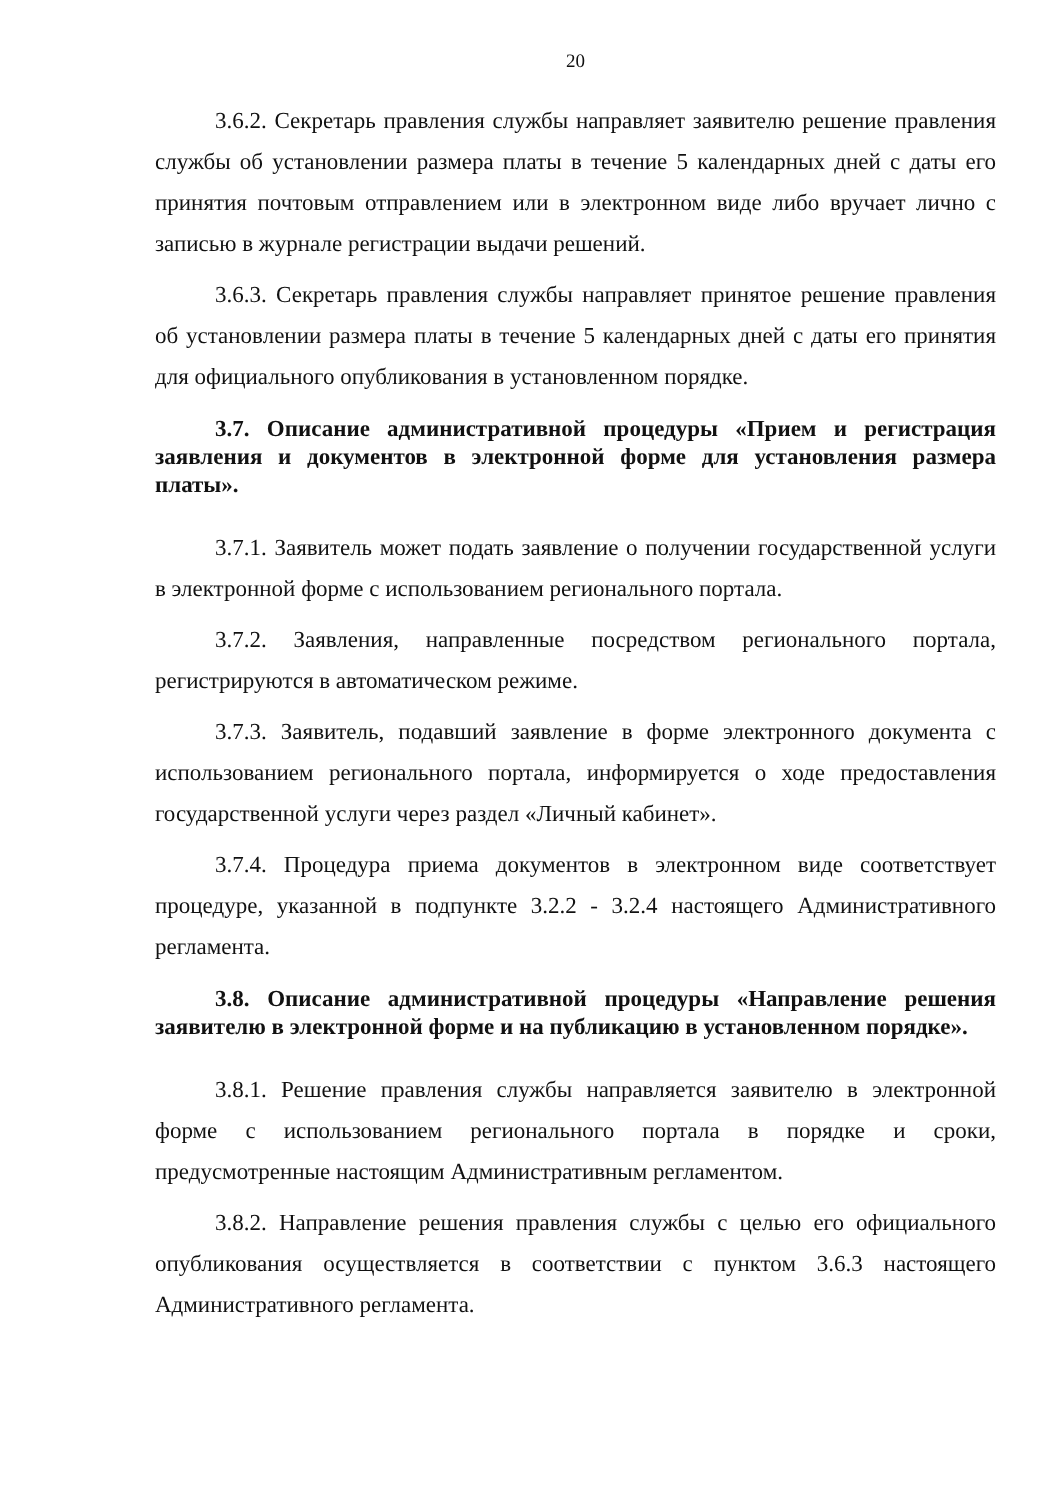20
3.6.2. Секретарь правления службы направляет заявителю решение правления службы об установлении размера платы в течение 5 календарных дней с даты его принятия почтовым отправлением или в электронном виде либо вручает лично с записью в журнале регистрации выдачи решений.
3.6.3. Секретарь правления службы направляет принятое решение правления об установлении размера платы в течение 5 календарных дней с даты его принятия для официального опубликования в установленном порядке.
3.7. Описание административной процедуры «Прием и регистрация заявления и документов в электронной форме для установления размера платы».
3.7.1. Заявитель может подать заявление о получении государственной услуги в электронной форме с использованием регионального портала.
3.7.2. Заявления, направленные посредством регионального портала, регистрируются в автоматическом режиме.
3.7.3. Заявитель, подавший заявление в форме электронного документа с использованием регионального портала, информируется о ходе предоставления государственной услуги через раздел «Личный кабинет».
3.7.4. Процедура приема документов в электронном виде соответствует процедуре, указанной в подпункте 3.2.2 - 3.2.4 настоящего Административного регламента.
3.8. Описание административной процедуры «Направление решения заявителю в электронной форме и на публикацию в установленном порядке».
3.8.1. Решение правления службы направляется заявителю в электронной форме с использованием регионального портала в порядке и сроки, предусмотренные настоящим Административным регламентом.
3.8.2. Направление решения правления службы с целью его официального опубликования осуществляется в соответствии с пунктом 3.6.3 настоящего Административного регламента.